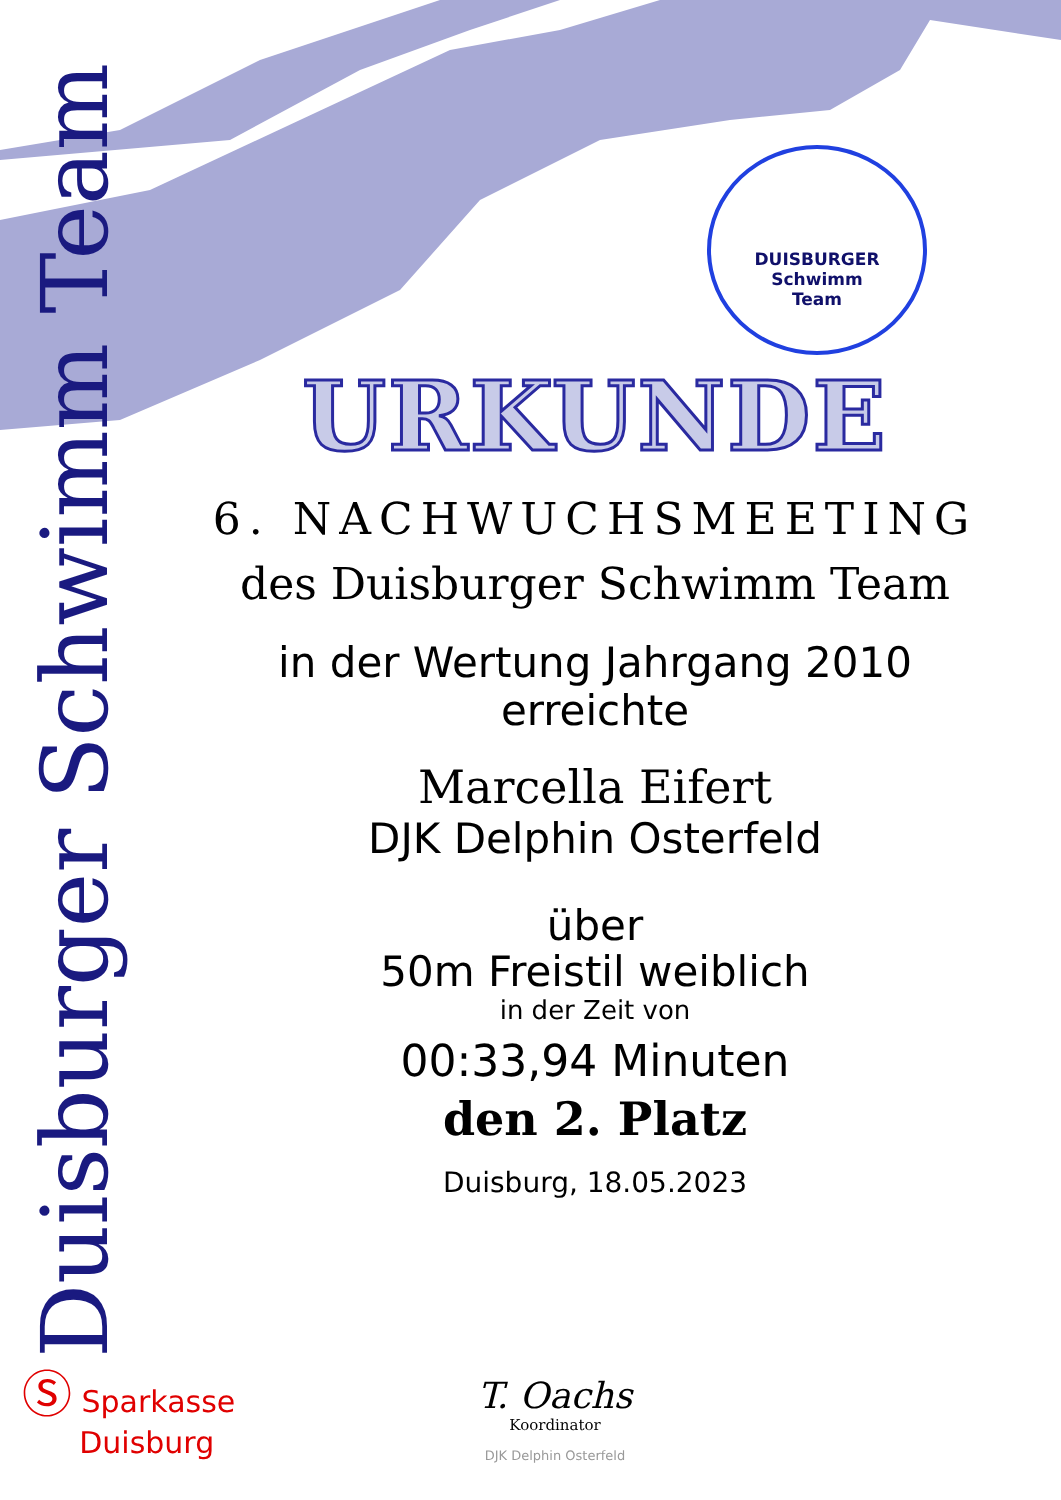Duisburger Schwimm Team
DUISBURGER
Schwimm
Team
URKUNDE
6. NACHWUCHSMEETING
des Duisburger Schwimm Team
in der Wertung Jahrgang 2010
erreichte
Marcella Eifert
DJK Delphin Osterfeld
über
50m Freistil weiblich
in der Zeit von
00:33,94 Minuten
den 2. Platz
Duisburg, 18.05.2023
Ⓢ Sparkasse
Duisburg
T. Oachs
Koordinator
DJK Delphin Osterfeld